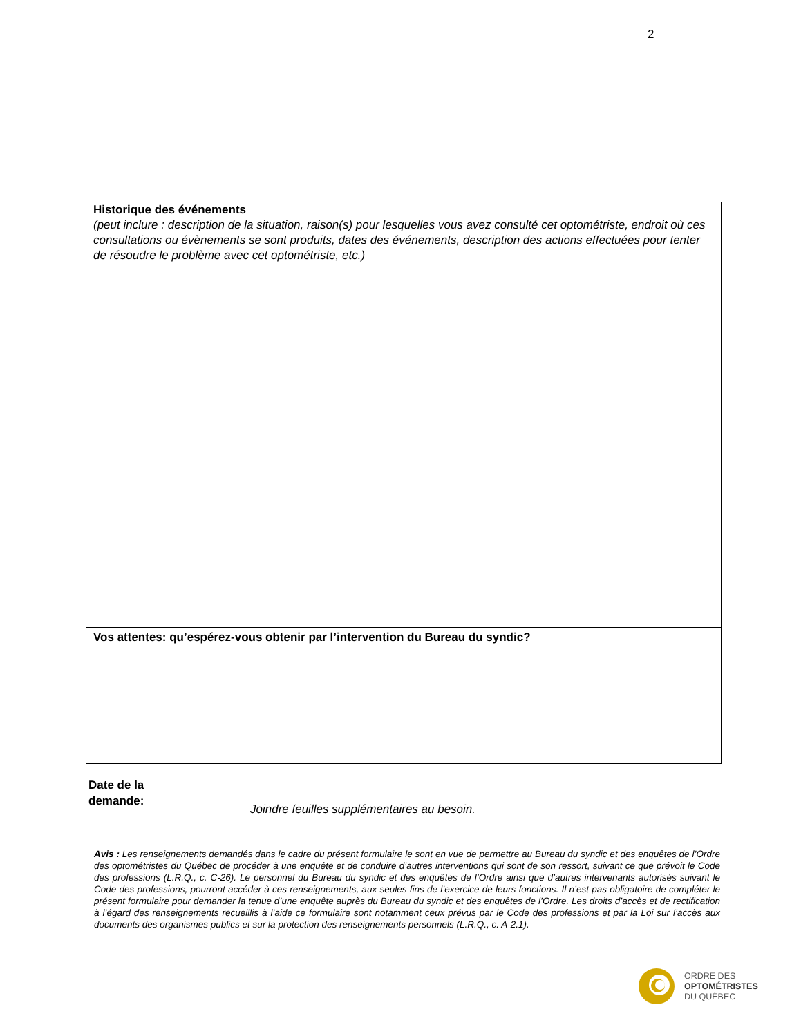2
Historique des événements
(peut inclure : description de la situation, raison(s) pour lesquelles vous avez consulté cet optométriste, endroit où ces consultations ou évènements se sont produits, dates des événements, description des actions effectuées pour tenter de résoudre le problème avec cet optométriste, etc.)
Vos attentes: qu’espérez-vous obtenir par l’intervention du Bureau du syndic?
Date de la
demande:
Joindre feuilles supplémentaires au besoin.
Avis : Les renseignements demandés dans le cadre du présent formulaire le sont en vue de permettre au Bureau du syndic et des enquêtes de l’Ordre des optométristes du Québec de procéder à une enquête et de conduire d’autres interventions qui sont de son ressort, suivant ce que prévoit le Code des professions (L.R.Q., c. C-26). Le personnel du Bureau du syndic et des enquêtes de l’Ordre ainsi que d’autres intervenants autorisés suivant le Code des professions, pourront accéder à ces renseignements, aux seules fins de l’exercice de leurs fonctions. Il n’est pas obligatoire de compléter le présent formulaire pour demander la tenue d’une enquête auprès du Bureau du syndic et des enquêtes de l’Ordre. Les droits d’accès et de rectification à l’égard des renseignements recueillis à l’aide ce formulaire sont notamment ceux prévus par le Code des professions et par la Loi sur l’accès aux documents des organismes publics et sur la protection des renseignements personnels (L.R.Q., c. A-2.1).
ORDRE DES
OPTOMÉTRISTES
DU QUÉBEC